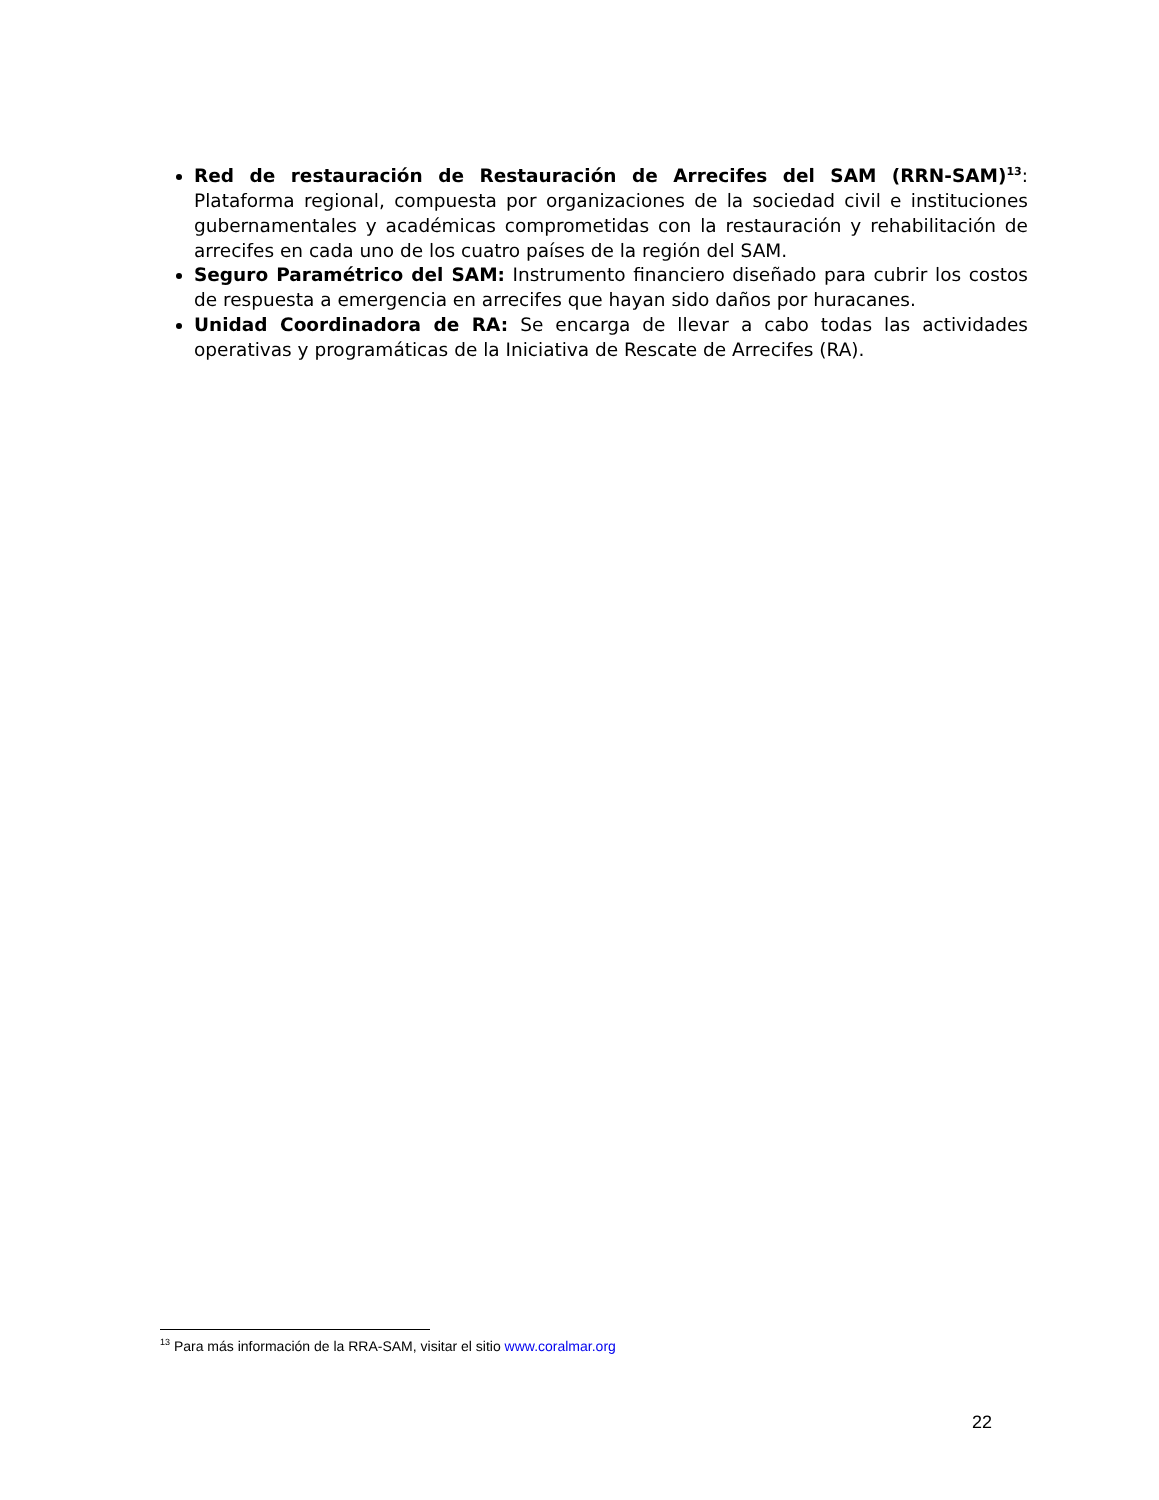Red de restauración de Restauración de Arrecifes del SAM (RRN-SAM)<sup>13</sup>: Plataforma regional, compuesta por organizaciones de la sociedad civil e instituciones gubernamentales y académicas comprometidas con la restauración y rehabilitación de arrecifes en cada uno de los cuatro países de la región del SAM.
Seguro Paramétrico del SAM: Instrumento financiero diseñado para cubrir los costos de respuesta a emergencia en arrecifes que hayan sido daños por huracanes.
Unidad Coordinadora de RA: Se encarga de llevar a cabo todas las actividades operativas y programáticas de la Iniciativa de Rescate de Arrecifes (RA).
<sup>13</sup> Para más información de la RRA-SAM, visitar el sitio www.coralmar.org
22